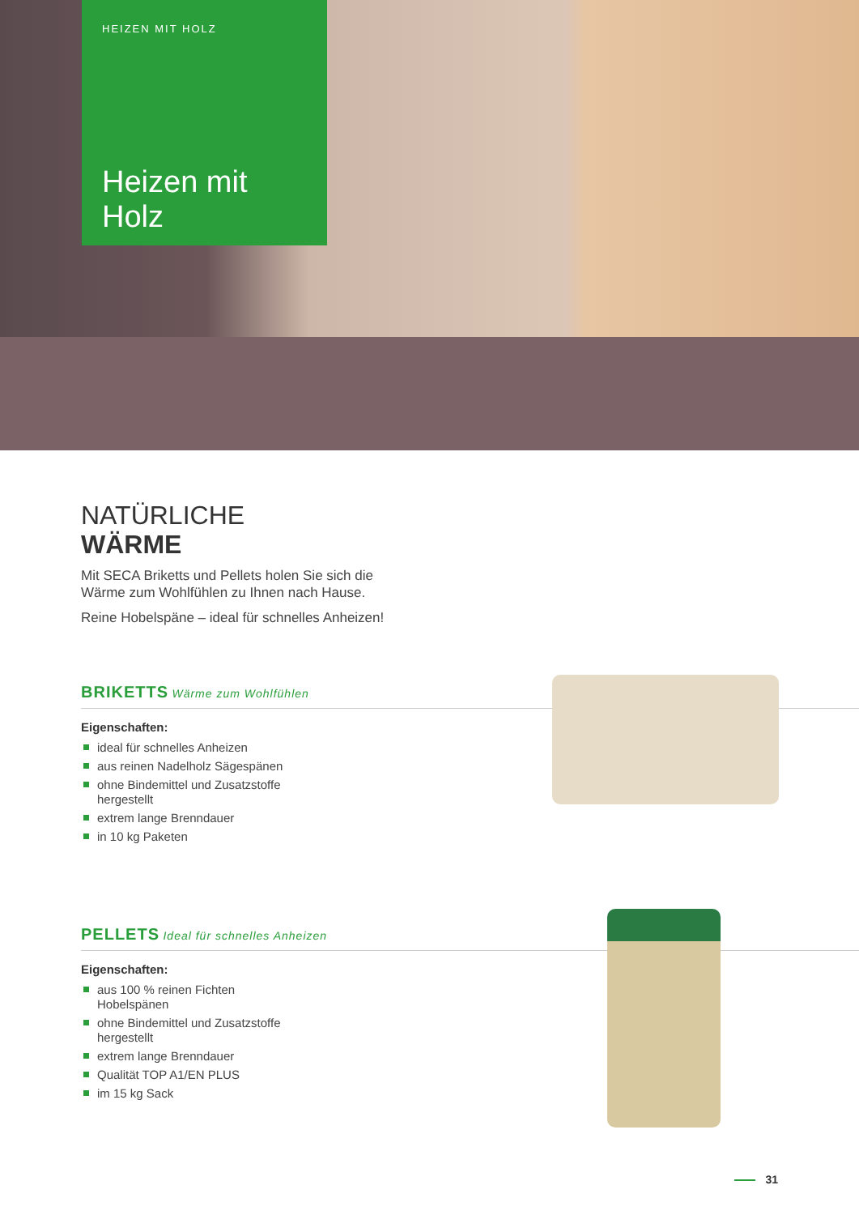HEIZEN MIT HOLZ
Heizen mit
Holz
NATÜRLICHE
WÄRME
Mit SECA Briketts und Pellets holen Sie sich die Wärme zum Wohlfühlen zu Ihnen nach Hause.
Reine Hobelspäne – ideal für schnelles Anheizen!
BRIKETTS Wärme zum Wohlfühlen
Eigenschaften:
ideal für schnelles Anheizen
aus reinen Nadelholz Sägespänen
ohne Bindemittel und Zusatzstoffe hergestellt
extrem lange Brenndauer
in 10 kg Paketen
PELLETS Ideal für schnelles Anheizen
Eigenschaften:
aus 100 % reinen Fichten Hobelspänen
ohne Bindemittel und Zusatzstoffe hergestellt
extrem lange Brenndauer
Qualität TOP A1/EN PLUS
im 15 kg Sack
31